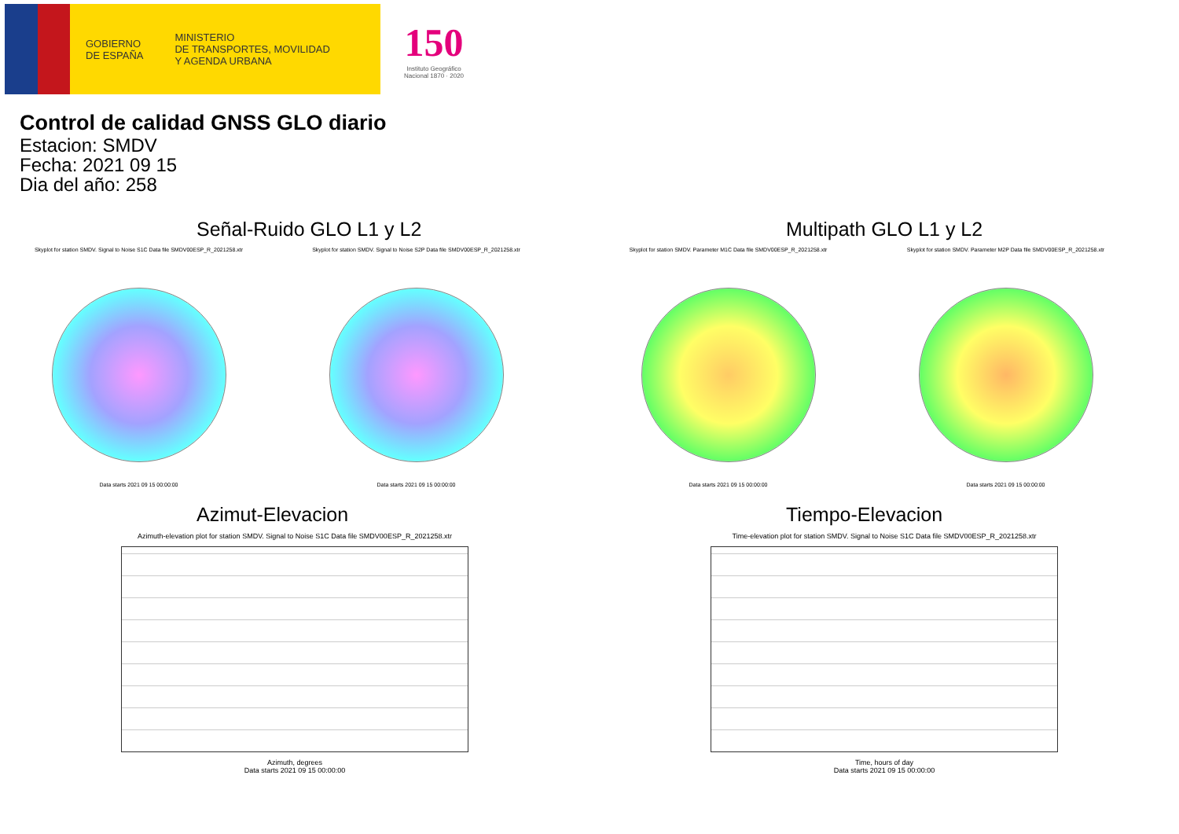GOBIERNO
DE ESPAÑA
MINISTERIO
DE TRANSPORTES, MOVILIDAD
Y AGENDA URBANA
150
Instituto Geográfico
Nacional 1870 · 2020
Control de calidad GNSS GLO diario
Estacion: SMDV
Fecha: 2021 09 15
Dia del año: 258
Señal-Ruido GLO L1 y L2
Skyplot for station SMDV. Signal to Noise S1C Data file SMDV00ESP_R_2021258.xtr
Data starts 2021 09 15 00:00:00
Skyplot for station SMDV. Signal to Noise S2P Data file SMDV00ESP_R_2021258.xtr
Data starts 2021 09 15 00:00:00
Multipath GLO L1 y L2
Skyplot for station SMDV. Parameter M1C Data file SMDV00ESP_R_2021258.xtr
Data starts 2021 09 15 00:00:00
Skyplot for station SMDV. Parameter M2P Data file SMDV00ESP_R_2021258.xtr
Data starts 2021 09 15 00:00:00
Azimut-Elevacion
Azimuth-elevation plot for station SMDV. Signal to Noise S1C Data file SMDV00ESP_R_2021258.xtr
Azimuth, degrees
Data starts 2021 09 15 00:00:00
Tiempo-Elevacion
Time-elevation plot for station SMDV. Signal to Noise S1C Data file SMDV00ESP_R_2021258.xtr
Time, hours of day
Data starts 2021 09 15 00:00:00